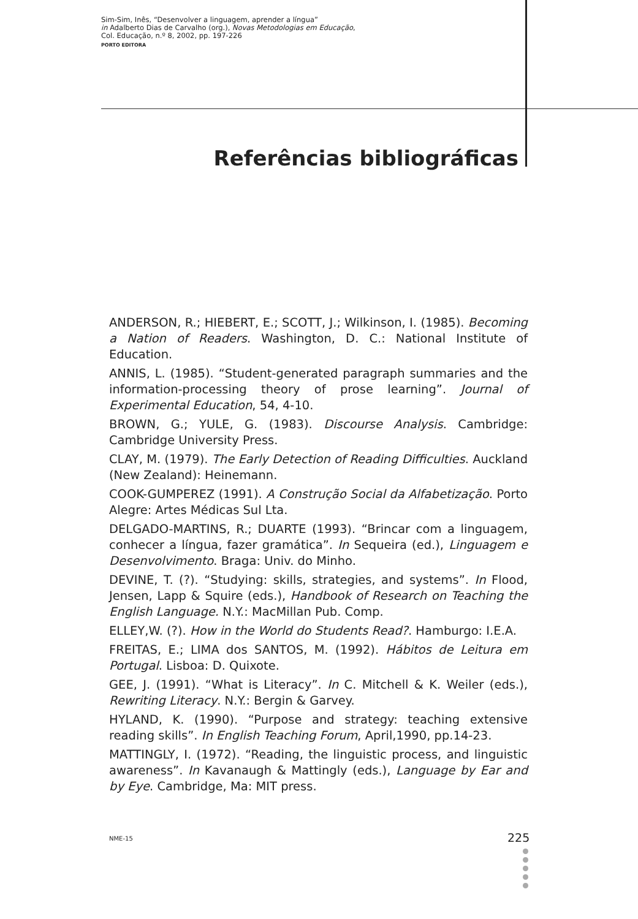Sim-Sim, Inês, “Desenvolver a linguagem, aprender a língua”
in Adalberto Dias de Carvalho (org.), Novas Metodologias em Educação,
Col. Educação, n.º 8, 2002, pp. 197-226
PORTO EDITORA
Referências bibliográficas
ANDERSON, R.; HIEBERT, E.; SCOTT, J.; Wilkinson, I. (1985). Becoming a Nation of Readers. Washington, D. C.: National Institute of Education.
ANNIS, L. (1985). “Student-generated paragraph summaries and the information-processing theory of prose learning”. Journal of Experimental Education, 54, 4-10.
BROWN, G.; YULE, G. (1983). Discourse Analysis. Cambridge: Cambridge University Press.
CLAY, M. (1979). The Early Detection of Reading Difficulties. Auckland (New Zealand): Heinemann.
COOK-GUMPEREZ (1991). A Construção Social da Alfabetização. Porto Alegre: Artes Médicas Sul Lta.
DELGADO-MARTINS, R.; DUARTE (1993). “Brincar com a linguagem, conhecer a língua, fazer gramática”. In Sequeira (ed.), Linguagem e Desenvolvimento. Braga: Univ. do Minho.
DEVINE, T. (?). “Studying: skills, strategies, and systems”. In Flood, Jensen, Lapp & Squire (eds.), Handbook of Research on Teaching the English Language. N.Y.: MacMillan Pub. Comp.
ELLEY,W. (?). How in the World do Students Read?. Hamburgo: I.E.A.
FREITAS, E.; LIMA dos SANTOS, M. (1992). Hábitos de Leitura em Portugal. Lisboa: D. Quixote.
GEE, J. (1991). “What is Literacy”. In C. Mitchell & K. Weiler (eds.), Rewriting Literacy. N.Y.: Bergin & Garvey.
HYLAND, K. (1990). “Purpose and strategy: teaching extensive reading skills”. In English Teaching Forum, April,1990, pp.14-23.
MATTINGLY, I. (1972). “Reading, the linguistic process, and linguistic awareness”. In Kavanaugh & Mattingly (eds.), Language by Ear and by Eye. Cambridge, Ma: MIT press.
NME-15 225